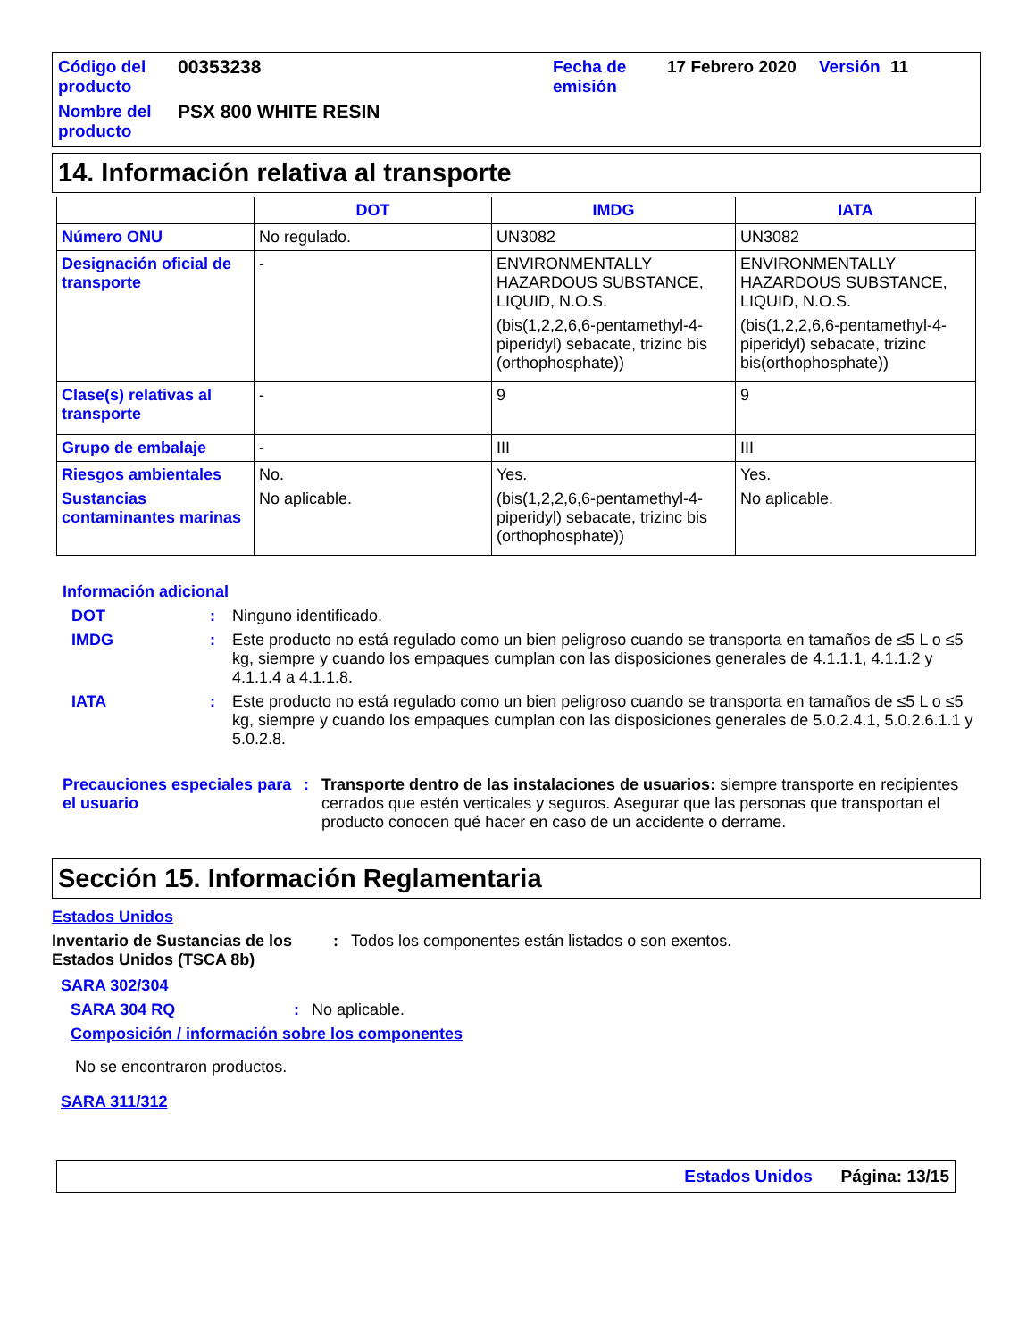Código del producto
00353238
Fecha de emisión
17 Febrero 2020
Versión
11
Nombre del producto
PSX 800 WHITE RESIN
14. Información relativa al transporte
| | DOT | IMDG | IATA |
| --- | --- | --- | --- |
| Número ONU | No regulado. | UN3082 | UN3082 |
| Designación oficial de transporte | - | ENVIRONMENTALLY HAZARDOUS SUBSTANCE, LIQUID, N.O.S. (bis(1,2,2,6,6-pentamethyl-4-piperidyl) sebacate, trizinc bis (orthophosphate)) | ENVIRONMENTALLY HAZARDOUS SUBSTANCE, LIQUID, N.O.S. (bis(1,2,2,6,6-pentamethyl-4-piperidyl) sebacate, trizinc bis(orthophosphate)) |
| Clase(s) relativas al transporte | - | 9 | 9 |
| Grupo de embalaje | - | III | III |
| Riesgos ambientales Sustancias contaminantes marinas | No. No aplicable. | Yes. (bis(1,2,2,6,6-pentamethyl-4-piperidyl) sebacate, trizinc bis (orthophosphate)) | Yes. No aplicable. |
Información adicional
DOT : Ninguno identificado.
IMDG : Este producto no está regulado como un bien peligroso cuando se transporta en tamaños de ≤5 L o ≤5 kg, siempre y cuando los empaques cumplan con las disposiciones generales de 4.1.1.1, 4.1.1.2 y 4.1.1.4 a 4.1.1.8.
IATA : Este producto no está regulado como un bien peligroso cuando se transporta en tamaños de ≤5 L o ≤5 kg, siempre y cuando los empaques cumplan con las disposiciones generales de 5.0.2.4.1, 5.0.2.6.1.1 y 5.0.2.8.
Precauciones especiales para el usuario
: Transporte dentro de las instalaciones de usuarios: siempre transporte en recipientes cerrados que estén verticales y seguros. Asegurar que las personas que transportan el producto conocen qué hacer en caso de un accidente o derrame.
Sección 15. Información Reglamentaria
Estados Unidos
Inventario de Sustancias de los Estados Unidos (TSCA 8b)
: Todos los componentes están listados o son exentos.
SARA 302/304
SARA 304 RQ : No aplicable.
Composición / información sobre los componentes
No se encontraron productos.
SARA 311/312
Estados Unidos Página: 13/15